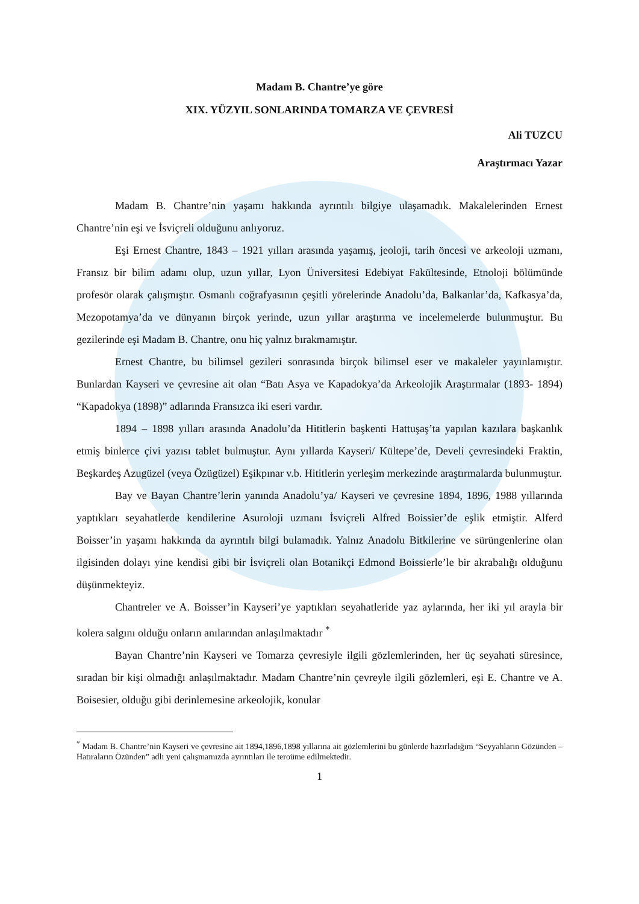Madam B. Chantre’ye göre
XIX. YÜZYIL SONLARINDA TOMARZA VE ÇEVRESİ
Ali TUZCU
Araştırmacı Yazar
Madam B. Chantre’nin yaşamı hakkında ayrıntılı bilgiye ulaşamadık. Makalelerinden Ernest Chantre’nin eşi ve İsviçreli olduğunu anlıyoruz.
Eşi Ernest Chantre, 1843 – 1921 yılları arasında yaşamış, jeoloji, tarih öncesi ve arkeoloji uzmanı, Fransız bir bilim adamı olup, uzun yıllar, Lyon Üniversitesi Edebiyat Fakültesinde, Etnoloji bölümünde profesör olarak çalışmıştır. Osmanlı coğrafyasının çeşitli yörelerinde Anadolu’da, Balkanlar’da, Kafkasya’da, Mezopotamya’da ve dünyanın birçok yerinde, uzun yıllar araştırma ve incelemelerde bulunmuştur. Bu gezilerinde eşi Madam B. Chantre, onu hiç yalnız bırakmamıştır.
Ernest Chantre, bu bilimsel gezileri sonrasında birçok bilimsel eser ve makaleler yayınlamıştır. Bunlardan Kayseri ve çevresine ait olan “Batı Asya ve Kapadokya’da Arkeolojik Araştırmalar (1893- 1894) “Kapadokya (1898)” adlarında Fransızca iki eseri vardır.
1894 – 1898 yılları arasında Anadolu’da Hititlerin başkenti Hattuşaş’ta yapılan kazılara başkanlık etmiş binlerce çivi yazısı tablet bulmuştur. Aynı yıllarda Kayseri/ Kültepe’de, Develi çevresindeki Fraktin, Beşkardeş Azugüzel (veya Özügüzel) Eşikpınar v.b. Hititlerin yerleşim merkezinde araştırmalarda bulunmuştur.
Bay ve Bayan Chantre’lerin yanında Anadolu’ya/ Kayseri ve çevresine 1894, 1896, 1988 yıllarında yaptıkları seyahatlerde kendilerine Asuroloji uzmanı İsviçreli Alfred Boissier’de eşlik etmiştir. Alferd Boisser’in yaşamı hakkında da ayrıntılı bilgi bulamadık. Yalnız Anadolu Bitkilerine ve sürüngenlerine olan ilgisinden dolayı yine kendisi gibi bir İsviçreli olan Botanikçi Edmond Boissierle’le bir akrabalığı olduğunu düşünmekteyiz.
Chantreler ve A. Boisser’in Kayseri’ye yaptıkları seyahatleride yaz aylarında, her iki yıl arayla bir kolera salgını olduğu onların anılarından anlaşılmaktadır <sup>*</sup>
Bayan Chantre’nin Kayseri ve Tomarza çevresiyle ilgili gözlemlerinden, her üç seyahati süresince, sıradan bir kişi olmadığı anlaşılmaktadır. Madam Chantre’nin çevreyle ilgili gözlemleri, eşi E. Chantre ve A. Boisesier, olduğu gibi derinlemesine arkeolojik, konular
<sup>*</sup> Madam B. Chantre’nin Kayseri ve çevresine ait 1894,1896,1898 yıllarına ait gözlemlerini bu günlerde hazırladığım “Seyyahların Gözünden – Hatıraların Özünden” adlı yeni çalışmamızda ayrıntıları ile teroüme edilmektedir.
1